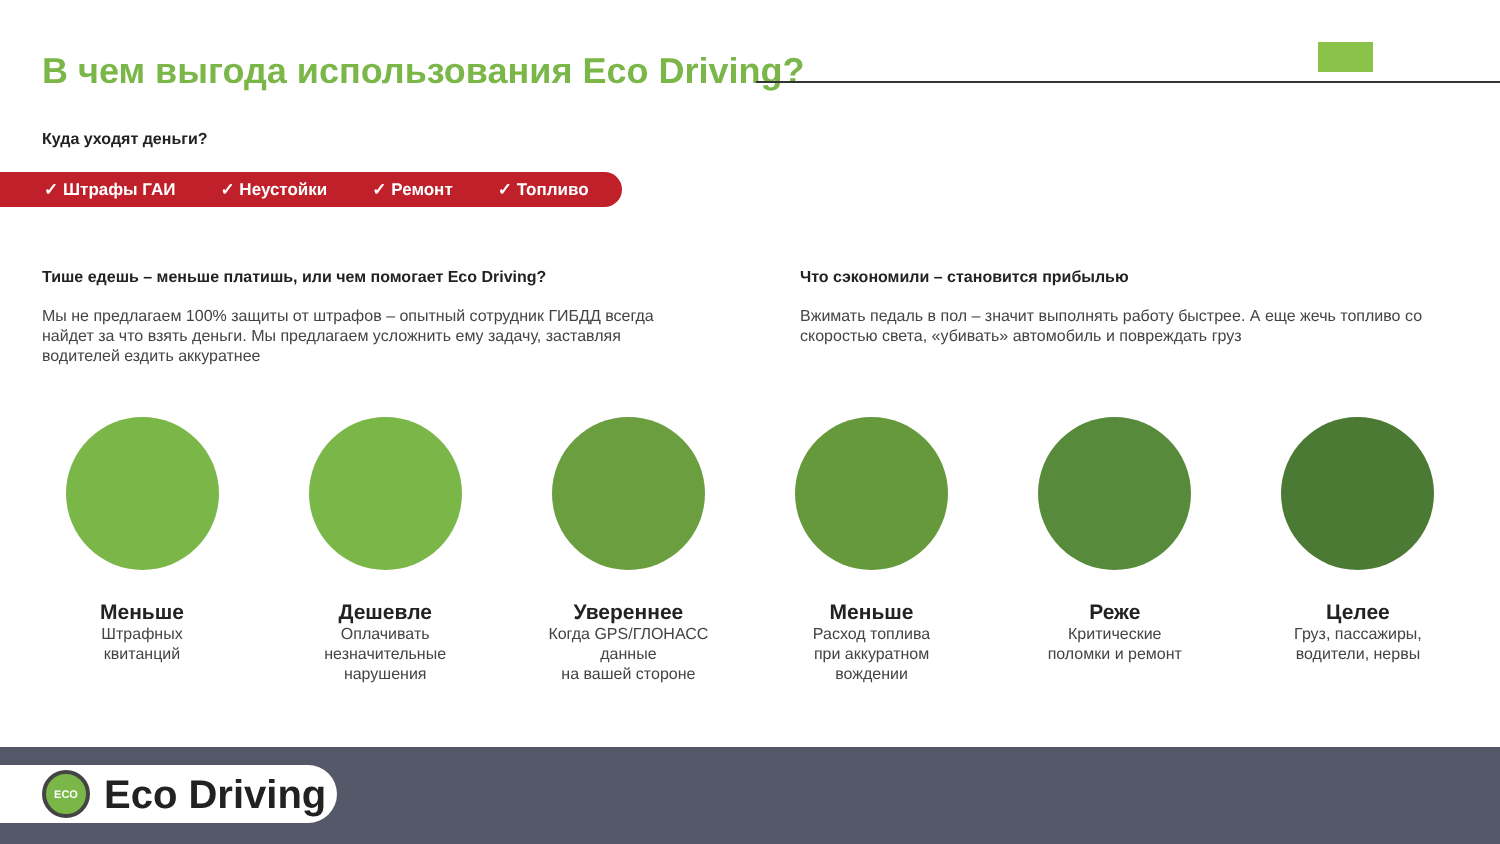В чем выгода использования Eco Driving?
Куда уходят деньги?
✓ Штрафы ГАИ ✓ Неустойки ✓ Ремонт ✓ Топливо
Тише едешь – меньше платишь, или чем помогает Eco Driving?
Мы не предлагаем 100% защиты от штрафов – опытный сотрудник ГИБДД всегда найдет за что взять деньги. Мы предлагаем усложнить ему задачу, заставляя водителей ездить аккуратнее
Что сэкономили – становится прибылью
Вжимать педаль в пол – значит выполнять работу быстрее. А еще жечь топливо со скоростью света, «убивать» автомобиль и повреждать груз
Меньше
Штрафных
квитанций
Дешевле
Оплачивать
незначительные
нарушения
Увереннее
Когда GPS/ГЛОНАСС
данные
на вашей стороне
Меньше
Расход топлива
при аккуратном
вождении
Реже
Критические
поломки и ремонт
Целее
Груз, пассажиры,
водители, нервы
ECO
Eco Driving